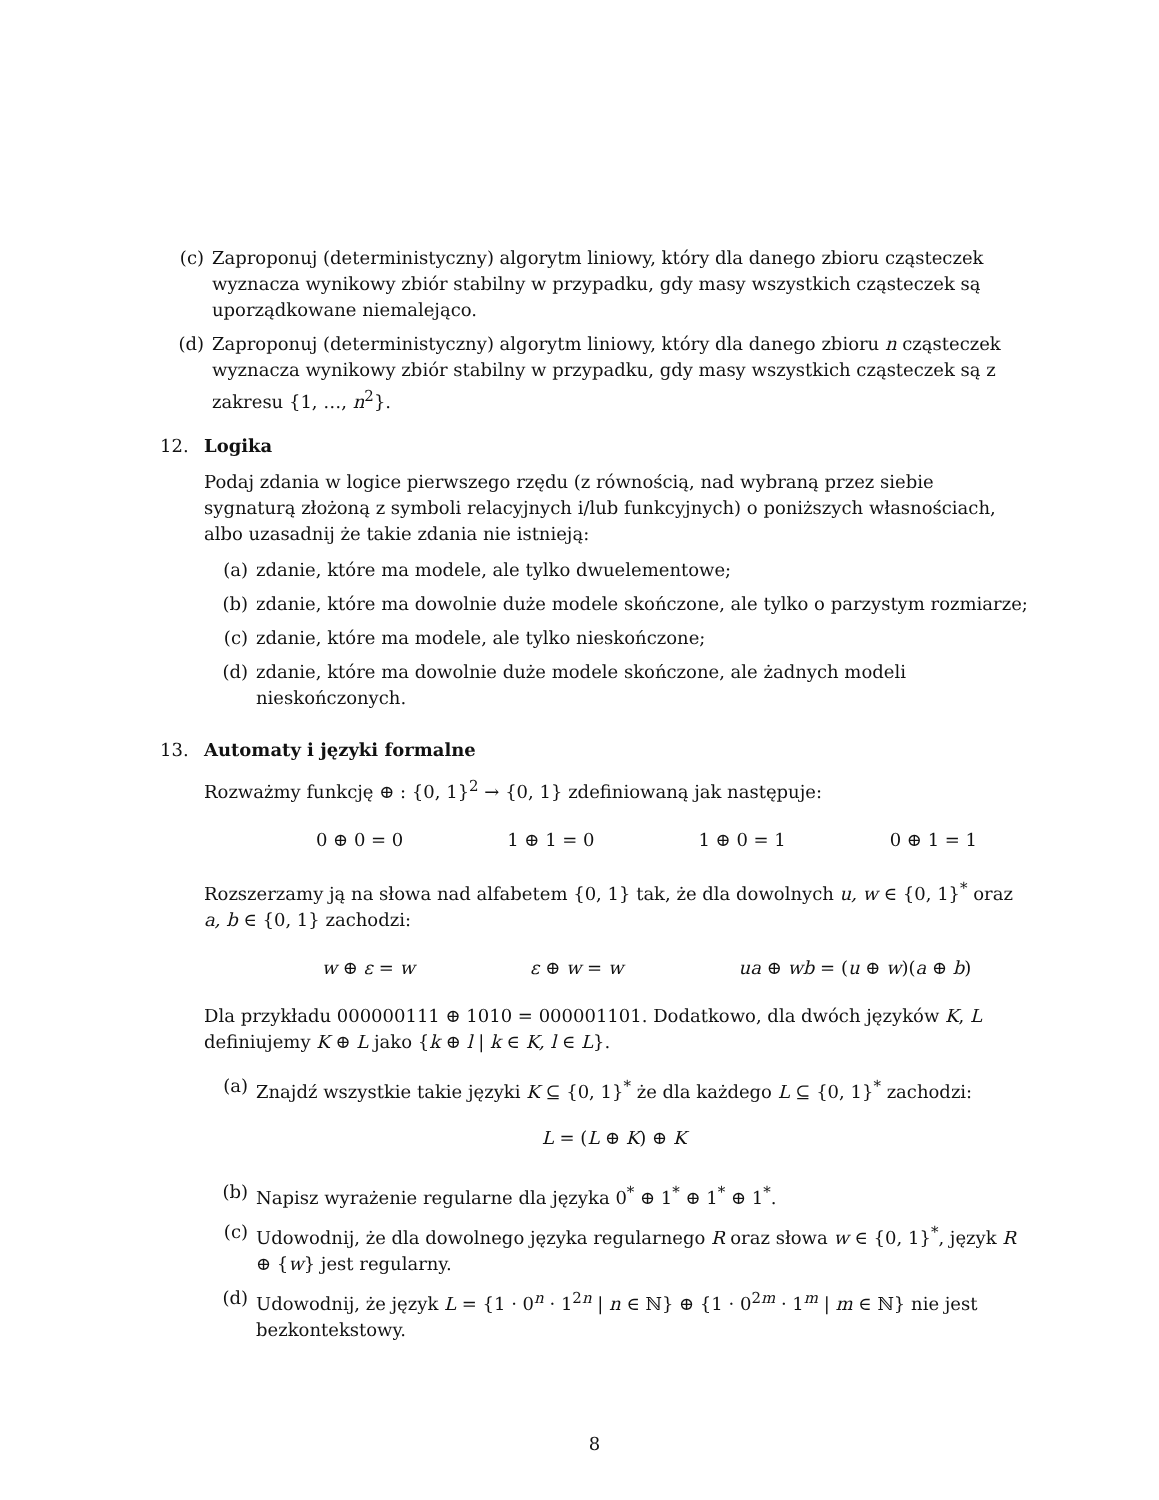(c) Zaproponuj (deterministyczny) algorytm liniowy, który dla danego zbioru cząsteczek wyznacza wynikowy zbiór stabilny w przypadku, gdy masy wszystkich cząsteczek są uporządkowane niemalejąco.
(d) Zaproponuj (deterministyczny) algorytm liniowy, który dla danego zbioru n cząsteczek wyznacza wynikowy zbiór stabilny w przypadku, gdy masy wszystkich cząsteczek są z zakresu {1, …, n<sup>2</sup>}.
12. Logika
Podaj zdania w logice pierwszego rzędu (z równością, nad wybraną przez siebie sygnaturą złożoną z symboli relacyjnych i/lub funkcyjnych) o poniższych własnościach, albo uzasadnij że takie zdania nie istnieją:
(a) zdanie, które ma modele, ale tylko dwuelementowe;
(b) zdanie, które ma dowolnie duże modele skończone, ale tylko o parzystym rozmiarze;
(c) zdanie, które ma modele, ale tylko nieskończone;
(d) zdanie, które ma dowolnie duże modele skończone, ale żadnych modeli nieskończonych.
13. Automaty i języki formalne
Rozważmy funkcję ⊕ : {0, 1}<sup>2</sup> → {0, 1} zdefiniowaną jak następuje:
0 ⊕ 0 = 0 1 ⊕ 1 = 0 1 ⊕ 0 = 1 0 ⊕ 1 = 1
Rozszerzamy ją na słowa nad alfabetem {0, 1} tak, że dla dowolnych u, w ∈ {0, 1}<sup>*</sup> oraz a, b ∈ {0, 1} zachodzi:
w ⊕ ε = w ε ⊕ w = w ua ⊕ wb = (u ⊕ w)(a ⊕ b)
Dla przykładu 000000111 ⊕ 1010 = 000001101. Dodatkowo, dla dwóch języków K, L definiujemy K ⊕ L jako {k ⊕ l | k ∈ K, l ∈ L}.
(a) Znajdź wszystkie takie języki K ⊆ {0, 1}<sup>*</sup> że dla każdego L ⊆ {0, 1}<sup>*</sup> zachodzi:
L = (L ⊕ K) ⊕ K
(b) Napisz wyrażenie regularne dla języka 0<sup>*</sup> ⊕ 1<sup>*</sup> ⊕ 1<sup>*</sup> ⊕ 1<sup>*</sup>.
(c) Udowodnij, że dla dowolnego języka regularnego R oraz słowa w ∈ {0, 1}<sup>*</sup>, język R ⊕ {w} jest regularny.
(d) Udowodnij, że język L = {1 · 0<sup>n</sup> · 1<sup>2n</sup> | n ∈ ℕ} ⊕ {1 · 0<sup>2m</sup> · 1<sup>m</sup> | m ∈ ℕ} nie jest bezkontekstowy.
8